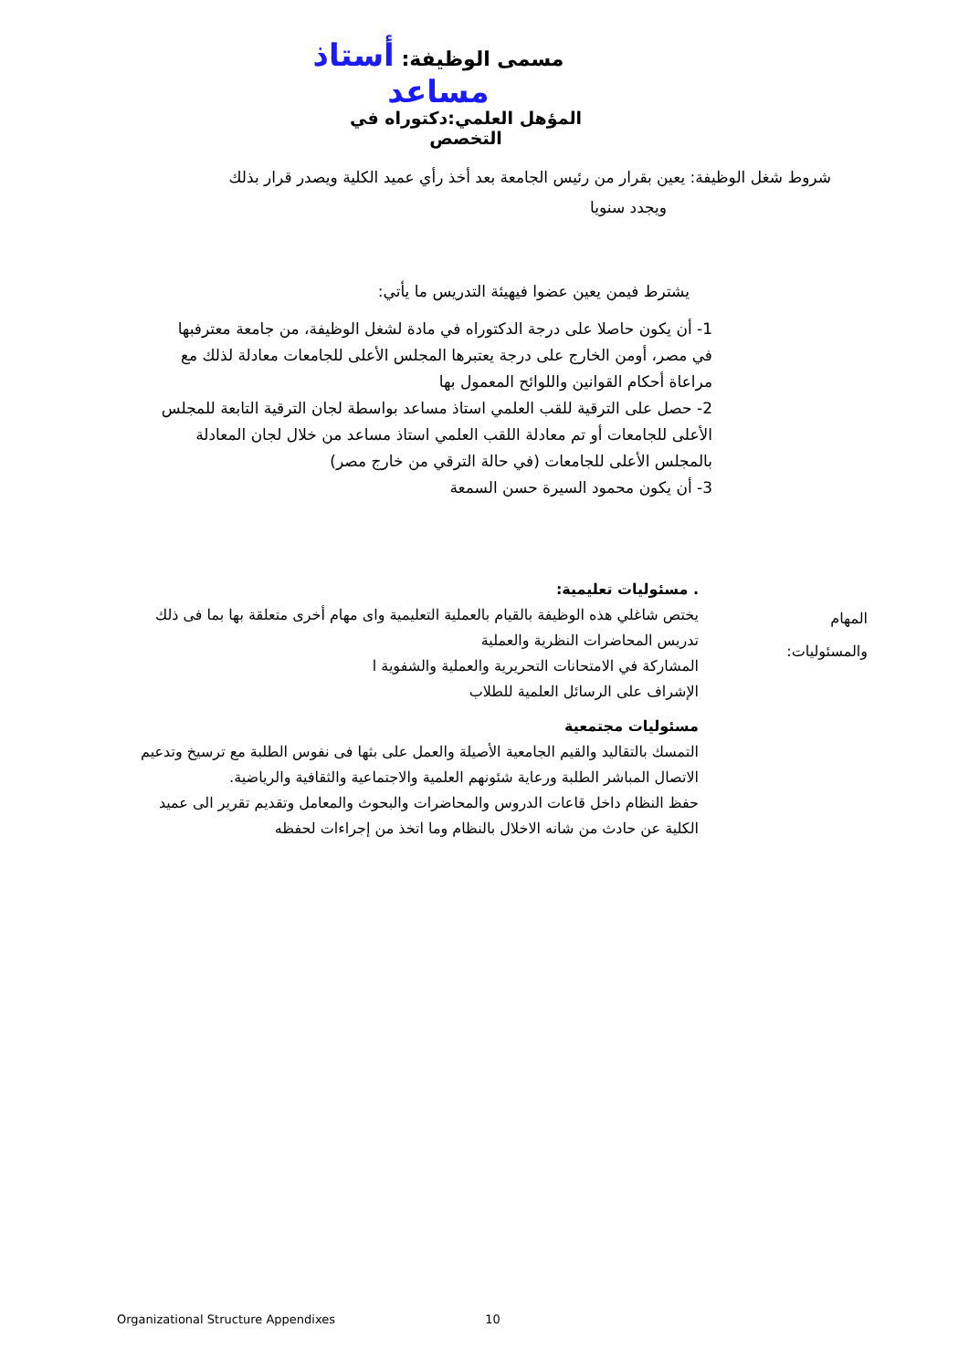مسمى الوظيفة: أستاذ مساعد
المؤهل العلمي:دكتوراه في التخصص
شروط شغل الوظيفة: يعين بقرار من رئيس الجامعة بعد أخذ رأي عميد الكلية ويصدر قرار بذلك
ويجدد سنويا
يشترط فيمن يعين عضوا فيهيئة التدريس ما يأتي:
1- أن يكون حاصلا على درجة الدكتوراه في مادة لشغل الوظيفة، من جامعة معترفبها في مصر، أومن الخارج على درجة يعتبرها المجلس الأعلى للجامعات معادلة لذلك مع مراعاة أحكام القوانين واللوائح المعمول بها
2- حصل على الترقية للقب العلمي استاذ مساعد بواسطة لجان الترقية التابعة للمجلس الأعلى للجامعات أو تم معادلة اللقب العلمي استاذ مساعد من خلال لجان المعادلة بالمجلس الأعلى للجامعات (في حالة الترقي من خارج مصر)
3- أن يكون محمود السيرة حسن السمعة
المهام
والمسئوليات:
. مسئوليات تعليمية:
يختص شاغلي هذه الوظيفة بالقيام بالعملية التعليمية واى مهام أخرى متعلقة بها بما فى ذلك تدريس المحاضرات النظرية والعملية
المشاركة في الامتحانات التحريرية والعملية والشفوية ا
الإشراف على الرسائل العلمية للطلاب
مسئوليات مجتمعية
التمسك بالتقاليد والقيم الجامعية الأصيلة والعمل على بثها فى نفوس الطلبة مع ترسيخ وتدعيم الاتصال المباشر الطلبة ورعاية شئونهم العلمية والاجتماعية والثقافية والرياضية.
حفظ النظام داخل قاعات الدروس والمحاضرات والبحوث والمعامل وتقديم تقرير الى عميد الكلية عن حادث من شانه الاخلال بالنظام وما اتخذ من إجراءات لحفظه
Organizational Structure Appendixes 10